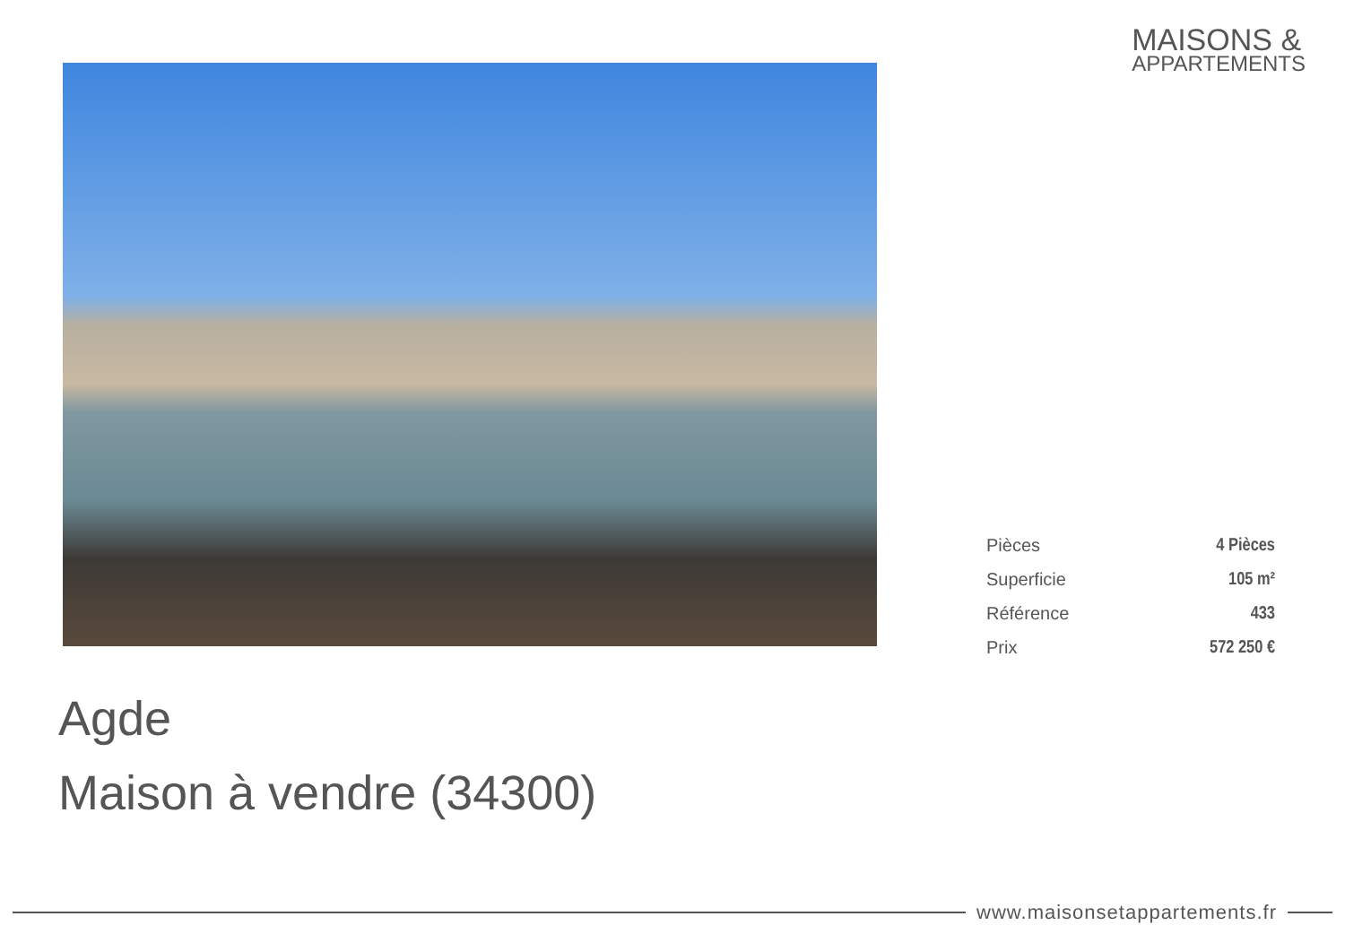MAISONS &
APPARTEMENTS
| Pièces | 4 Pièces |
| Superficie | 105 m² |
| Référence | 433 |
| Prix | 572 250 € |
Agde
Maison à vendre (34300)
www.maisonsetappartements.fr